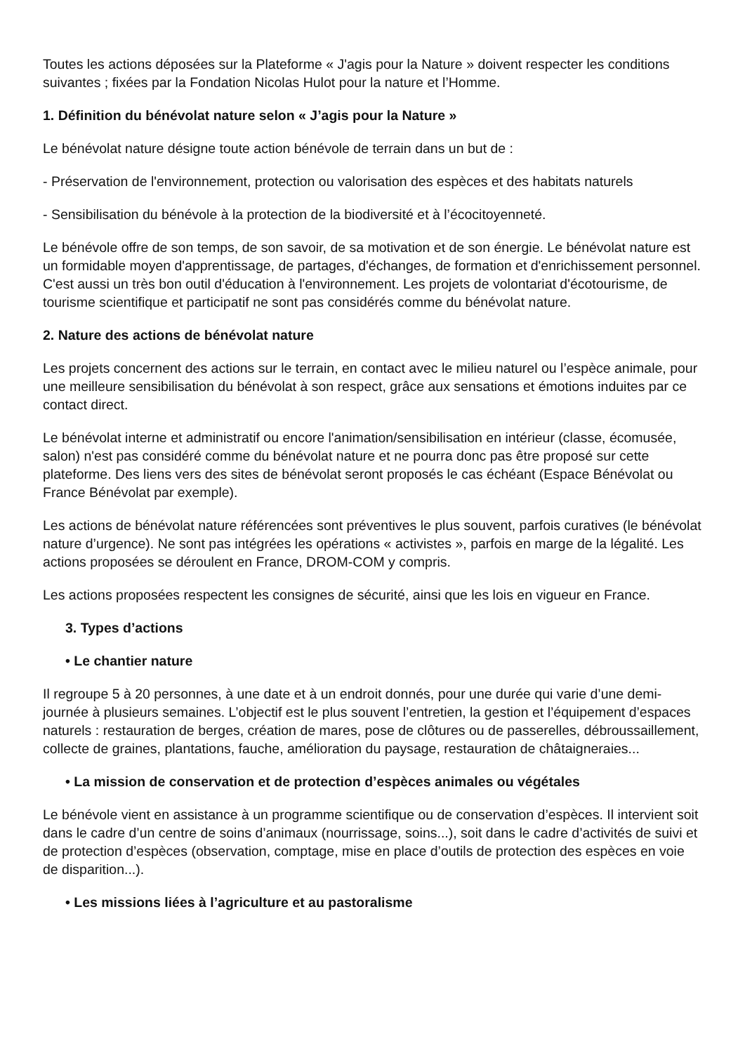Toutes les actions déposées sur la Plateforme « J'agis pour la Nature » doivent respecter les conditions suivantes ; fixées par la Fondation Nicolas Hulot pour la nature et l’Homme.
1. Définition du bénévolat nature selon « J’agis pour la Nature »
Le bénévolat nature désigne toute action bénévole de terrain dans un but de :
- Préservation de l'environnement, protection ou valorisation des espèces et des habitats naturels
- Sensibilisation du bénévole à la protection de la biodiversité et à l’écocitoyenneté.
Le bénévole offre de son temps, de son savoir, de sa motivation et de son énergie. Le bénévolat nature est un formidable moyen d'apprentissage, de partages, d'échanges, de formation et d'enrichissement personnel. C'est aussi un très bon outil d'éducation à l'environnement. Les projets de volontariat d'écotourisme, de tourisme scientifique et participatif ne sont pas considérés comme du bénévolat nature.
2. Nature des actions de bénévolat nature
Les projets concernent des actions sur le terrain, en contact avec le milieu naturel ou l’espèce animale, pour une meilleure sensibilisation du bénévolat à son respect, grâce aux sensations et émotions induites par ce contact direct.
Le bénévolat interne et administratif ou encore l'animation/sensibilisation en intérieur (classe, écomusée, salon) n'est pas considéré comme du bénévolat nature et ne pourra donc pas être proposé sur cette plateforme. Des liens vers des sites de bénévolat seront proposés le cas échéant (Espace Bénévolat ou France Bénévolat par exemple).
Les actions de bénévolat nature référencées sont préventives le plus souvent, parfois curatives (le bénévolat nature d’urgence). Ne sont pas intégrées les opérations « activistes », parfois en marge de la légalité. Les actions proposées se déroulent en France, DROM-COM y compris.
Les actions proposées respectent les consignes de sécurité, ainsi que les lois en vigueur en France.
3. Types d’actions
• Le chantier nature
Il regroupe 5 à 20 personnes, à une date et à un endroit donnés, pour une durée qui varie d’une demi-journée à plusieurs semaines. L’objectif est le plus souvent l’entretien, la gestion et l’équipement d’espaces naturels : restauration de berges, création de mares, pose de clôtures ou de passerelles, débroussaillement, collecte de graines, plantations, fauche, amélioration du paysage, restauration de châtaigneraies...
• La mission de conservation et de protection d’espèces animales ou végétales
Le bénévole vient en assistance à un programme scientifique ou de conservation d’espèces. Il intervient soit dans le cadre d’un centre de soins d’animaux (nourrissage, soins...), soit dans le cadre d’activités de suivi et de protection d’espèces (observation, comptage, mise en place d’outils de protection des espèces en voie de disparition...).
• Les missions liées à l’agriculture et au pastoralisme